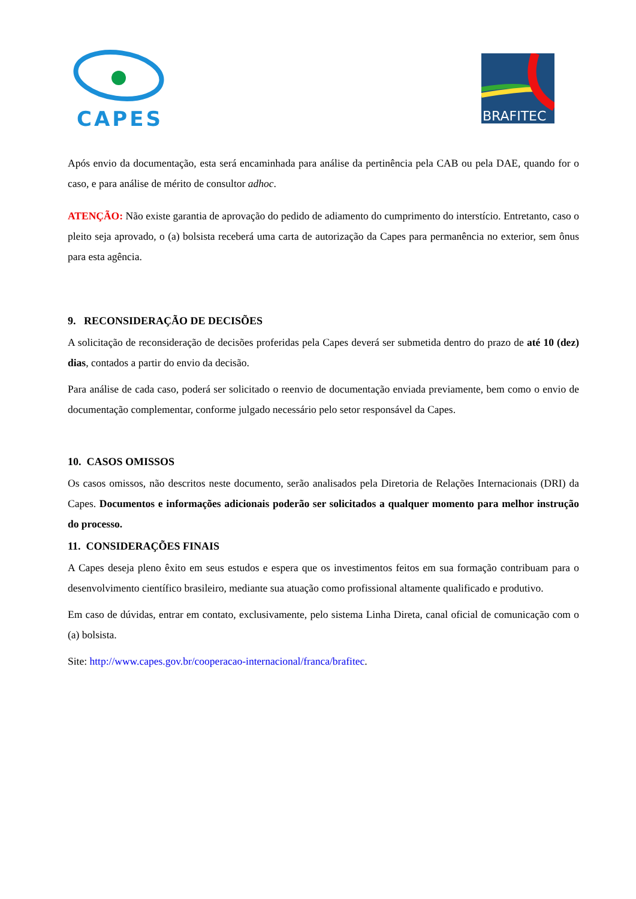CAPES
BRAFITEC
Após envio da documentação, esta será encaminhada para análise da pertinência pela CAB ou pela DAE, quando for o caso, e para análise de mérito de consultor adhoc.
ATENÇÃO: Não existe garantia de aprovação do pedido de adiamento do cumprimento do interstício. Entretanto, caso o pleito seja aprovado, o (a) bolsista receberá uma carta de autorização da Capes para permanência no exterior, sem ônus para esta agência.
9. RECONSIDERAÇÃO DE DECISÕES
A solicitação de reconsideração de decisões proferidas pela Capes deverá ser submetida dentro do prazo de até 10 (dez) dias, contados a partir do envio da decisão.
Para análise de cada caso, poderá ser solicitado o reenvio de documentação enviada previamente, bem como o envio de documentação complementar, conforme julgado necessário pelo setor responsável da Capes.
10. CASOS OMISSOS
Os casos omissos, não descritos neste documento, serão analisados pela Diretoria de Relações Internacionais (DRI) da Capes. Documentos e informações adicionais poderão ser solicitados a qualquer momento para melhor instrução do processo.
11. CONSIDERAÇÕES FINAIS
A Capes deseja pleno êxito em seus estudos e espera que os investimentos feitos em sua formação contribuam para o desenvolvimento científico brasileiro, mediante sua atuação como profissional altamente qualificado e produtivo.
Em caso de dúvidas, entrar em contato, exclusivamente, pelo sistema Linha Direta, canal oficial de comunicação com o (a) bolsista.
Site: http://www.capes.gov.br/cooperacao-internacional/franca/brafitec.